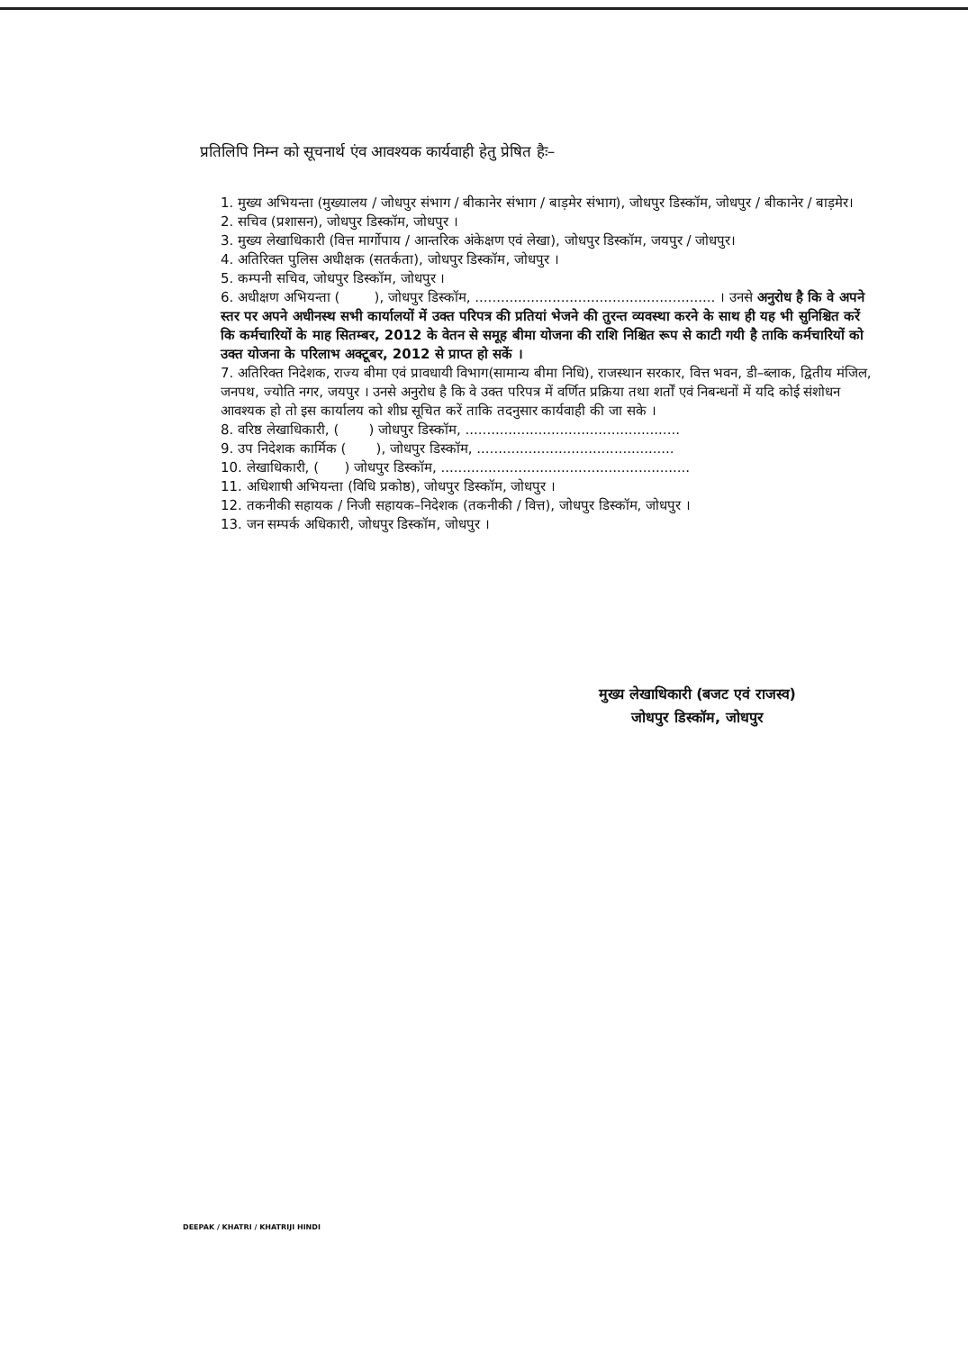प्रतिलिपि निम्न को सूचनार्थ एंव आवश्यक कार्यवाही हेतु प्रेषित हैः–
1. मुख्य अभियन्ता (मुख्यालय / जोधपुर संभाग / बीकानेर संभाग / बाड़मेर संभाग), जोधपुर डिस्कॉम, जोधपुर / बीकानेर / बाड़मेर।
2. सचिव (प्रशासन), जोधपुर डिस्कॉम, जोधपुर ।
3. मुख्य लेखाधिकारी (वित्त मार्गोपाय / आन्तरिक अंकेक्षण एवं लेखा), जोधपुर डिस्कॉम, जयपुर / जोधपुर।
4. अतिरिक्त पुलिस अधीक्षक (सतर्कता), जोधपुर डिस्कॉम, जोधपुर ।
5. कम्पनी सचिव, जोधपुर डिस्कॉम, जोधपुर ।
6. अधीक्षण अभियन्ता ( ), जोधपुर डिस्कॉम, ........................................................ । उनसे अनुरोध है कि वे अपने स्तर पर अपने अधीनस्थ सभी कार्यालयों में उक्त परिपत्र की प्रतियां भेजने की तुरन्त व्यवस्था करने के साथ ही यह भी सुनिश्चित करें कि कर्मचारियों के माह सितम्बर, 2012 के वेतन से समूह बीमा योजना की राशि निश्चित रूप से काटी गयी है ताकि कर्मचारियों को उक्त योजना के परिलाभ अक्टूबर, 2012 से प्राप्त हो सकें ।
7. अतिरिक्त निदेशक, राज्य बीमा एवं प्रावधायी विभाग(सामान्य बीमा निधि), राजस्थान सरकार, वित्त भवन, डी–ब्लाक, द्वितीय मंजिल, जनपथ, ज्योति नगर, जयपुर । उनसे अनुरोध है कि वे उक्त परिपत्र में वर्णित प्रक्रिया तथा शर्तों एवं निबन्धनों में यदि कोई संशोधन आवश्यक हो तो इस कार्यालय को शीघ्र सूचित करें ताकि तदनुसार कार्यवाही की जा सके ।
8. वरिष्ठ लेखाधिकारी, ( ) जोधपुर डिस्कॉम, ..................................................
9. उप निदेशक कार्मिक ( ), जोधपुर डिस्कॉम, ..............................................
10. लेखाधिकारी, ( ) जोधपुर डिस्कॉम, ..........................................................
11. अधिशाषी अभियन्ता (विधि प्रकोष्ठ), जोधपुर डिस्कॉम, जोधपुर ।
12. तकनीकी सहायक / निजी सहायक–निदेशक (तकनीकी / वित्त), जोधपुर डिस्कॉम, जोधपुर ।
13. जन सम्पर्क अधिकारी, जोधपुर डिस्कॉम, जोधपुर ।
मुख्य लेखाधिकारी (बजट एवं राजस्व)
जोधपुर डिस्कॉम, जोधपुर
DEEPAK / KHATRI / KHATRIJI HINDI